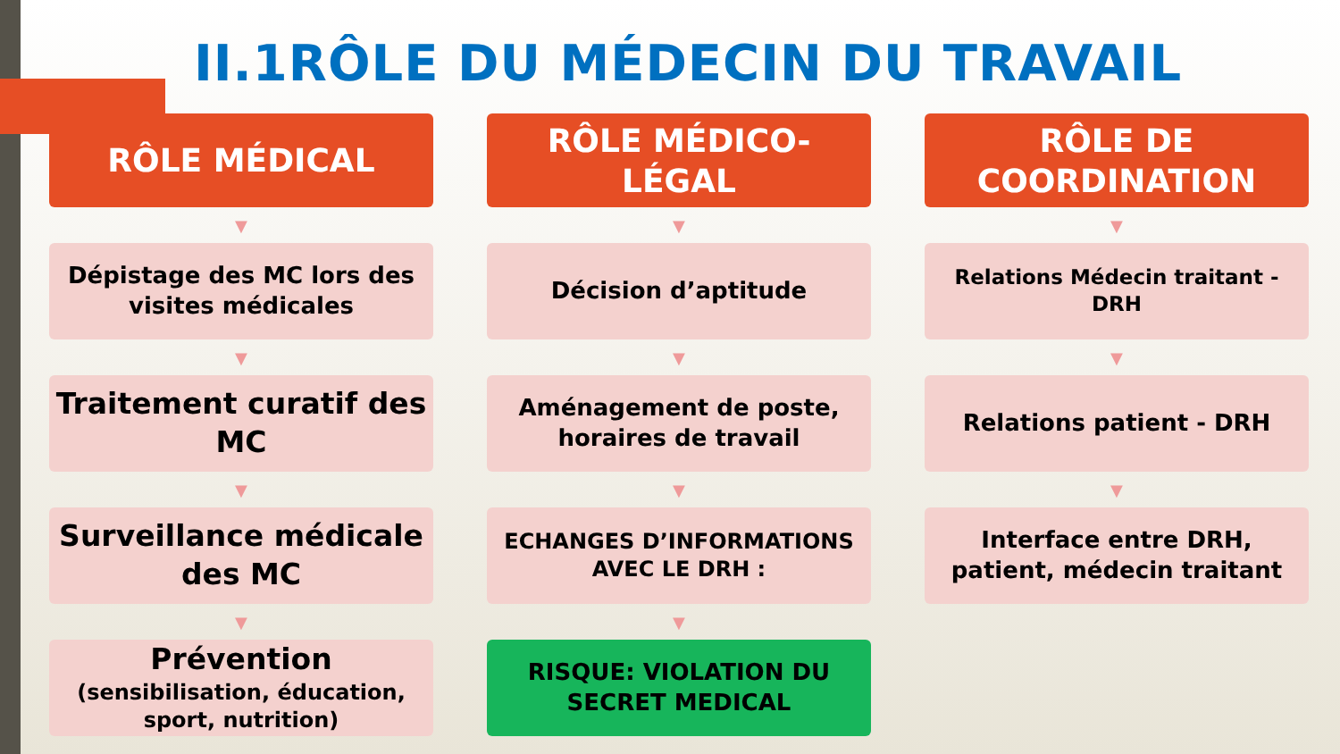II.1RÔLE DU MÉDECIN DU TRAVAIL
RÔLE MÉDICAL
▼
Dépistage des MC lors des visites médicales
▼
Traitement curatif des MC
▼
Surveillance médicale des MC
▼
Prévention
(sensibilisation, éducation, sport, nutrition)
RÔLE MÉDICO-
LÉGAL
▼
Décision d’aptitude
▼
Aménagement de poste, horaires de travail
▼
ECHANGES D’INFORMATIONS AVEC LE DRH :
▼
RISQUE: VIOLATION DU SECRET MEDICAL
RÔLE DE
COORDINATION
▼
Relations Médecin traitant - DRH
▼
Relations patient - DRH
▼
Interface entre DRH, patient, médecin traitant